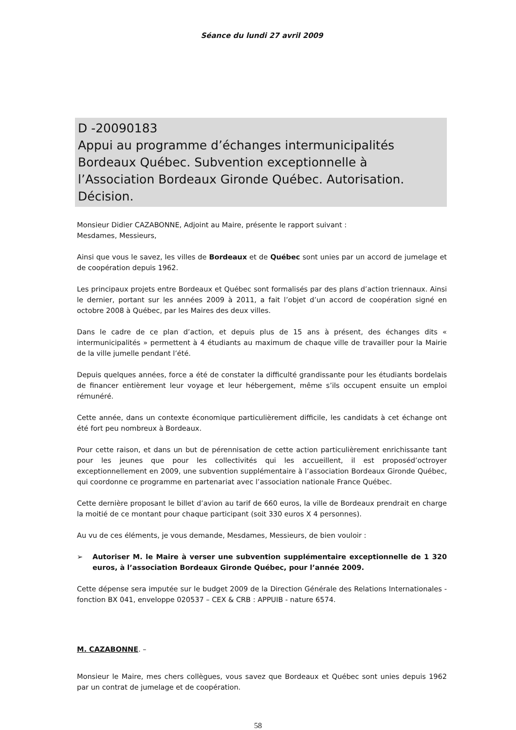Séance du lundi 27 avril 2009
D -20090183
Appui au programme d’échanges intermunicipalités Bordeaux Québec. Subvention exceptionnelle à l’Association Bordeaux Gironde Québec. Autorisation. Décision.
Monsieur Didier CAZABONNE, Adjoint au Maire, présente le rapport suivant :
Mesdames, Messieurs,
Ainsi que vous le savez, les villes de Bordeaux et de Québec sont unies par un accord de jumelage et de coopération depuis 1962.
Les principaux projets entre Bordeaux et Québec sont formalisés par des plans d’action triennaux. Ainsi le dernier, portant sur les années 2009 à 2011, a fait l’objet d’un accord de coopération signé en octobre 2008 à Québec, par les Maires des deux villes.
Dans le cadre de ce plan d’action, et depuis plus de 15 ans à présent, des échanges dits « intermunicipalités » permettent à 4 étudiants au maximum de chaque ville de travailler pour la Mairie de la ville jumelle pendant l’été.
Depuis quelques années, force a été de constater la difficulté grandissante pour les étudiants bordelais de financer entièrement leur voyage et leur hébergement, même s’ils occupent ensuite un emploi rémunéré.
Cette année, dans un contexte économique particulièrement difficile, les candidats à cet échange ont été fort peu nombreux à Bordeaux.
Pour cette raison, et dans un but de pérennisation de cette action particulièrement enrichissante tant pour les jeunes que pour les collectivités qui les accueillent, il est proposéd’octroyer exceptionnellement en 2009, une subvention supplémentaire à l’association Bordeaux Gironde Québec, qui coordonne ce programme en partenariat avec l’association nationale France Québec.
Cette dernière proposant le billet d’avion au tarif de 660 euros, la ville de Bordeaux prendrait en charge la moitié de ce montant pour chaque participant (soit 330 euros X 4 personnes).
Au vu de ces éléments, je vous demande, Mesdames, Messieurs, de bien vouloir :
➢ Autoriser M. le Maire à verser une subvention supplémentaire exceptionnelle de 1 320 euros, à l’association Bordeaux Gironde Québec, pour l’année 2009.
Cette dépense sera imputée sur le budget 2009 de la Direction Générale des Relations Internationales - fonction BX 041, enveloppe 020537 – CEX & CRB : APPUIB - nature 6574.
M. CAZABONNE. –
Monsieur le Maire, mes chers collègues, vous savez que Bordeaux et Québec sont unies depuis 1962 par un contrat de jumelage et de coopération.
58